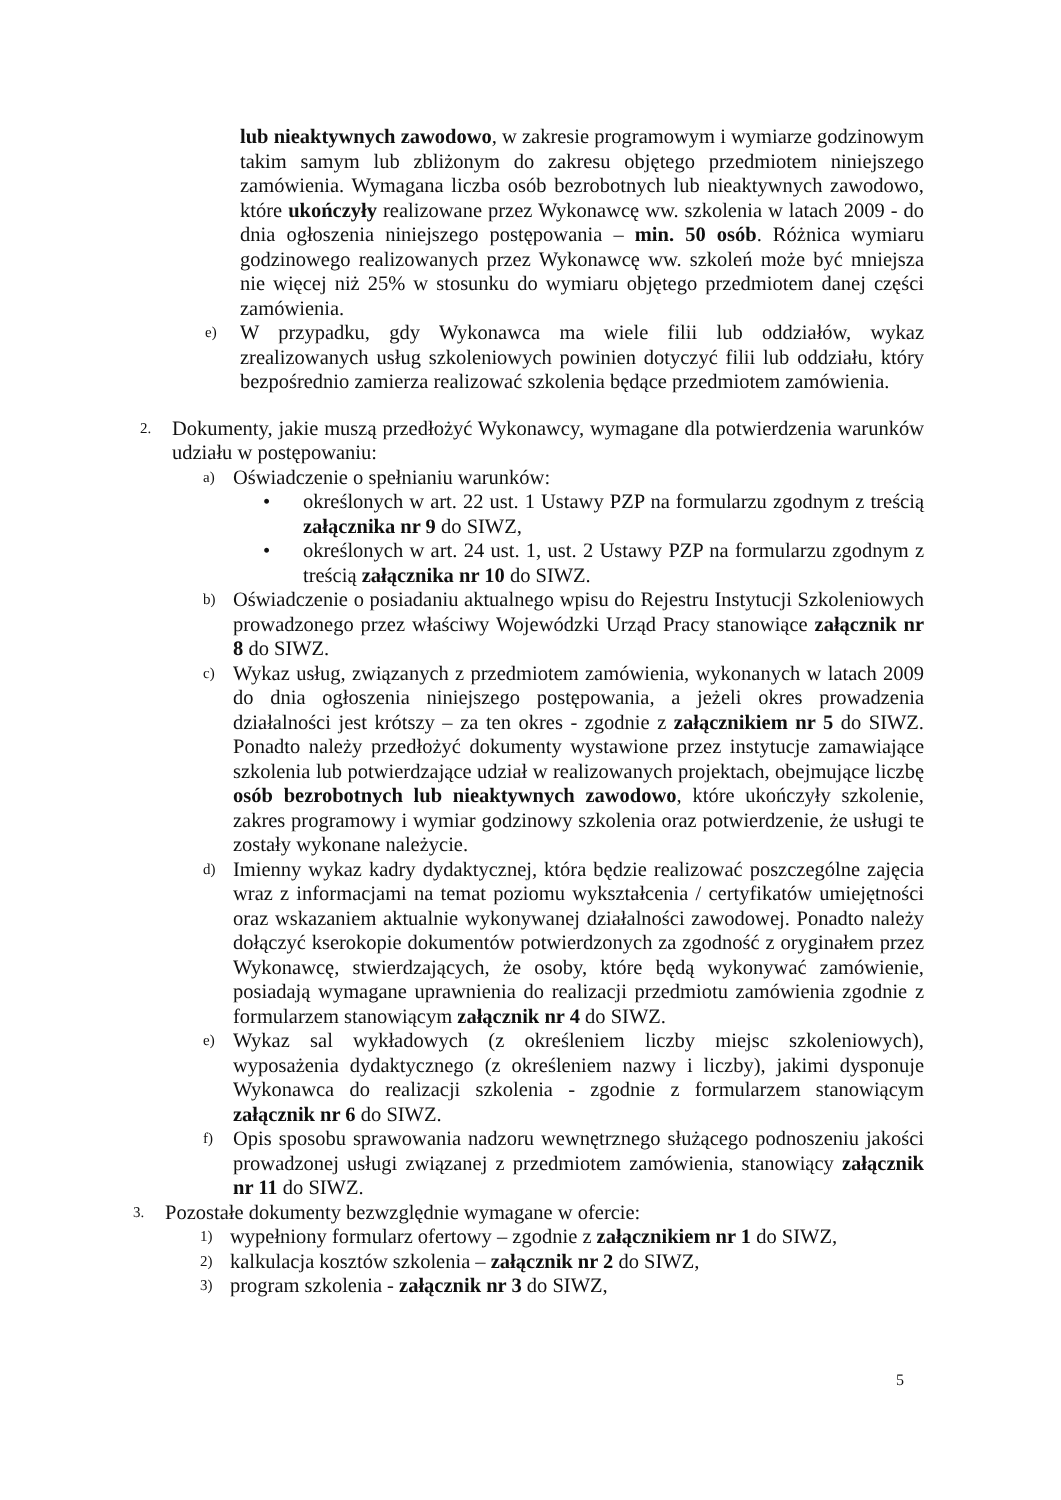lub nieaktywnych zawodowo, w zakresie programowym i wymiarze godzinowym takim samym lub zbliżonym do zakresu objętego przedmiotem niniejszego zamówienia. Wymagana liczba osób bezrobotnych lub nieaktywnych zawodowo, które ukończyły realizowane przez Wykonawcę ww. szkolenia w latach 2009 - do dnia ogłoszenia niniejszego postępowania – min. 50 osób. Różnica wymiaru godzinowego realizowanych przez Wykonawcę ww. szkoleń może być mniejsza nie więcej niż 25% w stosunku do wymiaru objętego przedmiotem danej części zamówienia.
e) W przypadku, gdy Wykonawca ma wiele filii lub oddziałów, wykaz zrealizowanych usług szkoleniowych powinien dotyczyć filii lub oddziału, który bezpośrednio zamierza realizować szkolenia będące przedmiotem zamówienia.
2. Dokumenty, jakie muszą przedłożyć Wykonawcy, wymagane dla potwierdzenia warunków udziału w postępowaniu:
a) Oświadczenie o spełnianiu warunków:
• określonych w art. 22 ust. 1 Ustawy PZP na formularzu zgodnym z treścią załącznika nr 9 do SIWZ,
• określonych w art. 24 ust. 1, ust. 2 Ustawy PZP na formularzu zgodnym z treścią załącznika nr 10 do SIWZ.
b) Oświadczenie o posiadaniu aktualnego wpisu do Rejestru Instytucji Szkoleniowych prowadzonego przez właściwy Wojewódzki Urząd Pracy stanowiące załącznik nr 8 do SIWZ.
c) Wykaz usług, związanych z przedmiotem zamówienia, wykonanych w latach 2009 do dnia ogłoszenia niniejszego postępowania, a jeżeli okres prowadzenia działalności jest krótszy – za ten okres - zgodnie z załącznikiem nr 5 do SIWZ. Ponadto należy przedłożyć dokumenty wystawione przez instytucje zamawiające szkolenia lub potwierdzające udział w realizowanych projektach, obejmujące liczbę osób bezrobotnych lub nieaktywnych zawodowo, które ukończyły szkolenie, zakres programowy i wymiar godzinowy szkolenia oraz potwierdzenie, że usługi te zostały wykonane należycie.
d) Imienny wykaz kadry dydaktycznej, która będzie realizować poszczególne zajęcia wraz z informacjami na temat poziomu wykształcenia / certyfikatów umiejętności oraz wskazaniem aktualnie wykonywanej działalności zawodowej. Ponadto należy dołączyć kserokopie dokumentów potwierdzonych za zgodność z oryginałem przez Wykonawcę, stwierdzających, że osoby, które będą wykonywać zamówienie, posiadają wymagane uprawnienia do realizacji przedmiotu zamówienia zgodnie z formularzem stanowiącym załącznik nr 4 do SIWZ.
e) Wykaz sal wykładowych (z określeniem liczby miejsc szkoleniowych), wyposażenia dydaktycznego (z określeniem nazwy i liczby), jakimi dysponuje Wykonawca do realizacji szkolenia - zgodnie z formularzem stanowiącym załącznik nr 6 do SIWZ.
f) Opis sposobu sprawowania nadzoru wewnętrznego służącego podnoszeniu jakości prowadzonej usługi związanej z przedmiotem zamówienia, stanowiący załącznik nr 11 do SIWZ.
3. Pozostałe dokumenty bezwzględnie wymagane w ofercie:
1) wypełniony formularz ofertowy – zgodnie z załącznikiem nr 1 do SIWZ,
2) kalkulacja kosztów szkolenia – załącznik nr 2 do SIWZ,
3) program szkolenia - załącznik nr 3 do SIWZ,
5